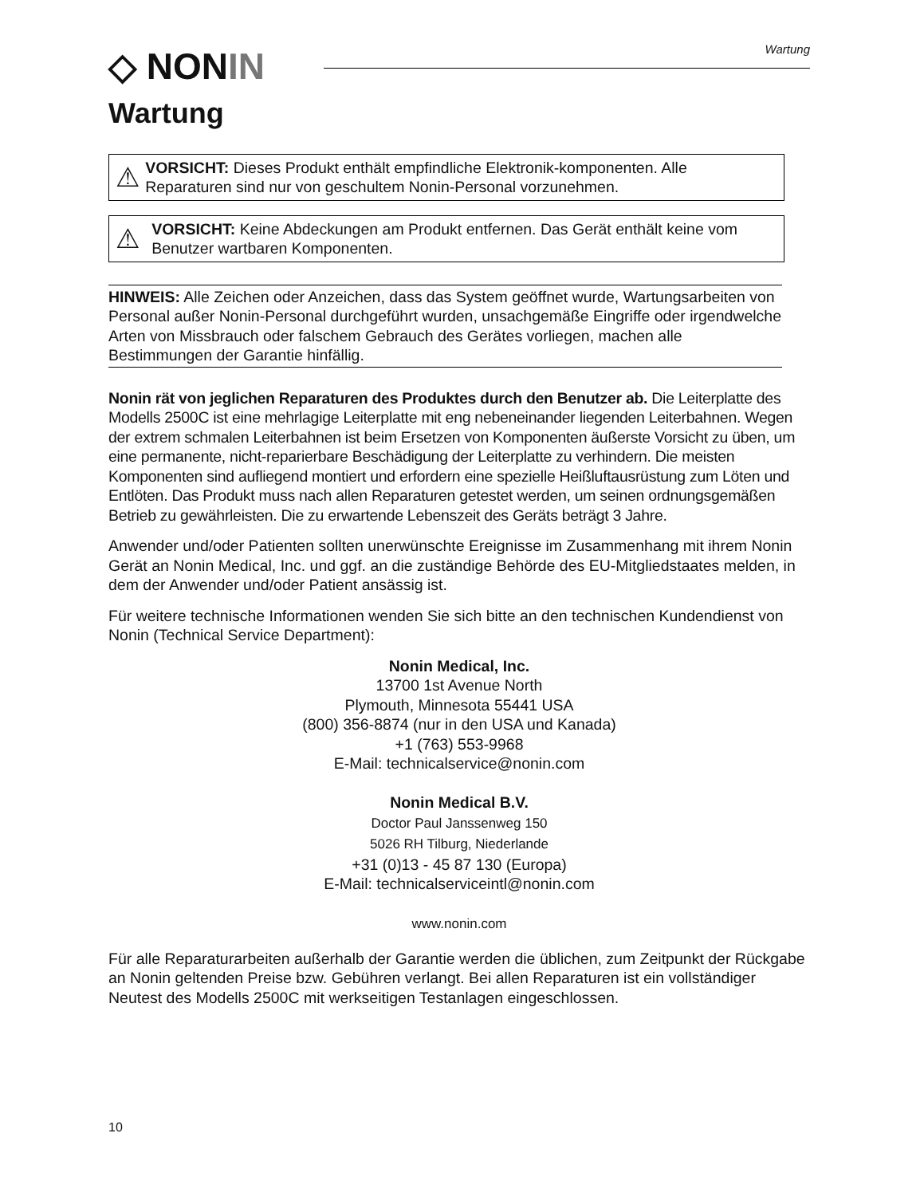◇ NON IN Wartung
Wartung
⚠
VORSICHT: Dieses Produkt enthält empfindliche Elektronik-komponenten. Alle Reparaturen sind nur von geschultem Nonin-Personal vorzunehmen.
⚠
VORSICHT: Keine Abdeckungen am Produkt entfernen. Das Gerät enthält keine vom Benutzer wartbaren Komponenten.
HINWEIS: Alle Zeichen oder Anzeichen, dass das System geöffnet wurde, Wartungsarbeiten von Personal außer Nonin-Personal durchgeführt wurden, unsachgemäße Eingriffe oder irgendwelche Arten von Missbrauch oder falschem Gebrauch des Gerätes vorliegen, machen alle Bestimmungen der Garantie hinfällig.
Nonin rät von jeglichen Reparaturen des Produktes durch den Benutzer ab. Die Leiterplatte des Modells 2500C ist eine mehrlagige Leiterplatte mit eng nebeneinander liegenden Leiterbahnen. Wegen der extrem schmalen Leiterbahnen ist beim Ersetzen von Komponenten äußerste Vorsicht zu üben, um eine permanente, nicht-reparierbare Beschädigung der Leiterplatte zu verhindern. Die meisten Komponenten sind aufliegend montiert und erfordern eine spezielle Heißluftausrüstung zum Löten und Entlöten. Das Produkt muss nach allen Reparaturen getestet werden, um seinen ordnungsgemäßen Betrieb zu gewährleisten. Die zu erwartende Lebenszeit des Geräts beträgt 3 Jahre.
Anwender und/oder Patienten sollten unerwünschte Ereignisse im Zusammenhang mit ihrem Nonin Gerät an Nonin Medical, Inc. und ggf. an die zuständige Behörde des EU-Mitgliedstaates melden, in dem der Anwender und/oder Patient ansässig ist.
Für weitere technische Informationen wenden Sie sich bitte an den technischen Kundendienst von Nonin (Technical Service Department):
Nonin Medical, Inc.
13700 1st Avenue North
Plymouth, Minnesota 55441 USA
(800) 356-8874 (nur in den USA und Kanada)
+1 (763) 553-9968
E-Mail: technicalservice@nonin.com
Nonin Medical B.V.
Doctor Paul Janssenweg 150
5026 RH Tilburg, Niederlande
+31 (0)13 - 45 87 130 (Europa)
E-Mail: technicalserviceintl@nonin.com
www.nonin.com
Für alle Reparaturarbeiten außerhalb der Garantie werden die üblichen, zum Zeitpunkt der Rückgabe an Nonin geltenden Preise bzw. Gebühren verlangt. Bei allen Reparaturen ist ein vollständiger Neutest des Modells 2500C mit werkseitigen Testanlagen eingeschlossen.
10